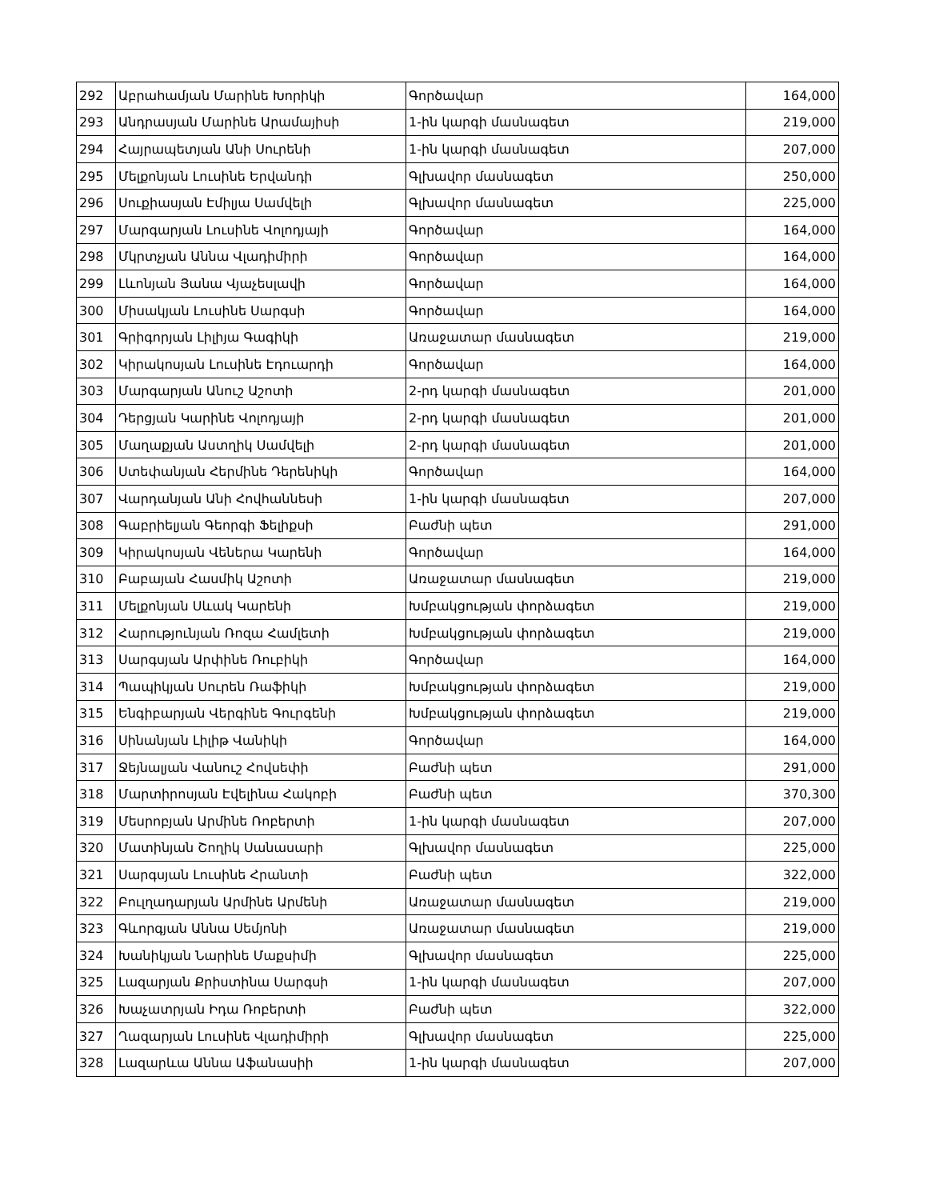| 292 | Աբրահամյան Մարինե Խորիկի | Գործավար | 164,000 |
| 293 | Անդրասյան Մարինե Արամայիսի | 1-ին կարգի մասնագետ | 219,000 |
| 294 | Հայրապետյան Անի Սուրենի | 1-ին կարգի մասնագետ | 207,000 |
| 295 | Մելքոնյան Լուսինե Երվանդի | Գլխավոր մասնագետ | 250,000 |
| 296 | Սուքիասյան Էմիլյա Սամվելի | Գլխավոր մասնագետ | 225,000 |
| 297 | Մարգարյան Լուսինե Վոլոդյայի | Գործավար | 164,000 |
| 298 | Մկրտչյան Աննա Վլադիմիրի | Գործավար | 164,000 |
| 299 | Լևոնյան Յանա Վյաչեսլավի | Գործավար | 164,000 |
| 300 | Միսակյան Լուսինե Սարգսի | Գործավար | 164,000 |
| 301 | Գրիգորյան Լիլիյա Գագիկի | Առաջատար մասնագետ | 219,000 |
| 302 | Կիրակոսյան Լուսինե Էդուարդի | Գործավար | 164,000 |
| 303 | Մարգարյան Անուշ Աշոտի | 2-րդ կարգի մասնագետ | 201,000 |
| 304 | Դերցյան Կարինե Վոլոդյայի | 2-րդ կարգի մասնագետ | 201,000 |
| 305 | Մաղաքյան Աստղիկ Սամվելի | 2-րդ կարգի մասնագետ | 201,000 |
| 306 | Ստեփանյան Հերմինե Դերենիկի | Գործավար | 164,000 |
| 307 | Վարդանյան Անի Հովհաննեսի | 1-ին կարգի մասնագետ | 207,000 |
| 308 | Գաբրիելյան Գեորգի Ֆելիքսի | Բաժնի պետ | 291,000 |
| 309 | Կիրակոսյան Վեներա Կարենի | Գործավար | 164,000 |
| 310 | Բաբայան Հասմիկ Աշոտի | Առաջատար մասնագետ | 219,000 |
| 311 | Մելքոնյան Սևակ Կարենի | Խմբակցության փորձագետ | 219,000 |
| 312 | Հարությունյան Ռոզա Համլետի | Խմբակցության փորձագետ | 219,000 |
| 313 | Սարգսյան Արփինե Ռուբիկի | Գործավար | 164,000 |
| 314 | Պապիկյան Սուրեն Ռաֆիկի | Խմբակցության փորձագետ | 219,000 |
| 315 | Ենգիբարյան Վերգինե Գուրգենի | Խմբակցության փորձագետ | 219,000 |
| 316 | Սինանյան Լիլիթ Վանիկի | Գործավար | 164,000 |
| 317 | Ջեյնալյան Վանուշ Հովսեփի | Բաժնի պետ | 291,000 |
| 318 | Մարտիրոսյան Էվելինա Հակոբի | Բաժնի պետ | 370,300 |
| 319 | Մեսրոբյան Արմինե Ռոբերտի | 1-ին կարգի մասնագետ | 207,000 |
| 320 | Մատինյան Շողիկ Սանասարի | Գլխավոր մասնագետ | 225,000 |
| 321 | Սարգսյան Լուսինե Հրանտի | Բաժնի պետ | 322,000 |
| 322 | Բուլղադարյան Արմինե Արմենի | Առաջատար մասնագետ | 219,000 |
| 323 | Գևորգյան Աննա Սեմյոնի | Առաջատար մասնագետ | 219,000 |
| 324 | Խանիկյան Նարինե Մաքսիմի | Գլխավոր մասնագետ | 225,000 |
| 325 | Լազարյան Քրիստինա Սարգսի | 1-ին կարգի մասնագետ | 207,000 |
| 326 | Խաչատրյան Իդա Ռոբերտի | Բաժնի պետ | 322,000 |
| 327 | Ղազարյան Լուսինե Վլադիմիրի | Գլխավոր մասնագետ | 225,000 |
| 328 | Լազարևա Աննա Աֆանասիի | 1-ին կարգի մասնագետ | 207,000 |